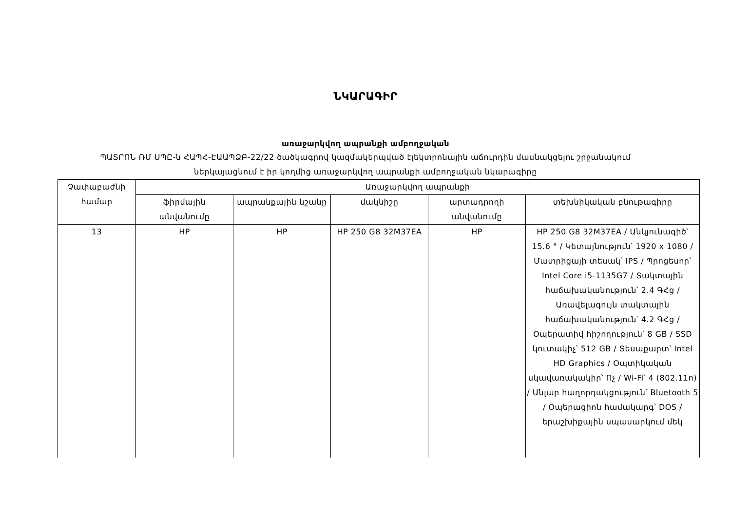ՆԿԱՐԱԳԻՐ
առաջարկվող ապրանքի ամբողջական
ՊԱՏՐՈՆ ՌՄ ՍՊԸ-ն ՀԱՊՀ-ԷԱԱՊՁԲ-22/22 ծածկագրով կազմակերպված էլեկտրոնային աճուրդին մասնակցելու շրջանակում ներկայացնում է իր կողմից առաջարկվող ապրանքի ամբողջական նկարագիրը
| Չափաբաժնի համար | Առաջարկվող ապրանքի | | | | |
| --- | --- | --- | --- | --- | --- |
| | ֆիրմային անվանումը | ապրանքային նշանը | մակնիշը | արտադրողի անվանումը | տեխնիկական բնութագիրը |
| 13 | HP | HP | HP 250 G8 32M37EA | HP | HP 250 G8 32M37EA / Անկյունագիծ՝ 15.6 " / Կետայնություն՝ 1920 x 1080 / Մատրիցայի տեսակ՝ IPS / Պրոցեսոր՝ Intel Core i5-1135G7 / Տակտային հաճախականություն՝ 2.4 ԳՀց / Առավելագույն տակտային հաճախականություն՝ 4.2 ԳՀց / Օպերատիվ հիշողություն՝ 8 GB / SSD կուտակիչ՝ 512 GB / Տեսաքարտ՝ Intel HD Graphics / Օպտիկական սկավառակակիր՝ Ոչ / Wi-Fi՝ 4 (802.11n) / Անլար հաղորդակցություն՝ Bluetooth 5 / Օպերացիոն համակարգ՝ DOS / երաշխիքային սպասարկում մեկ |